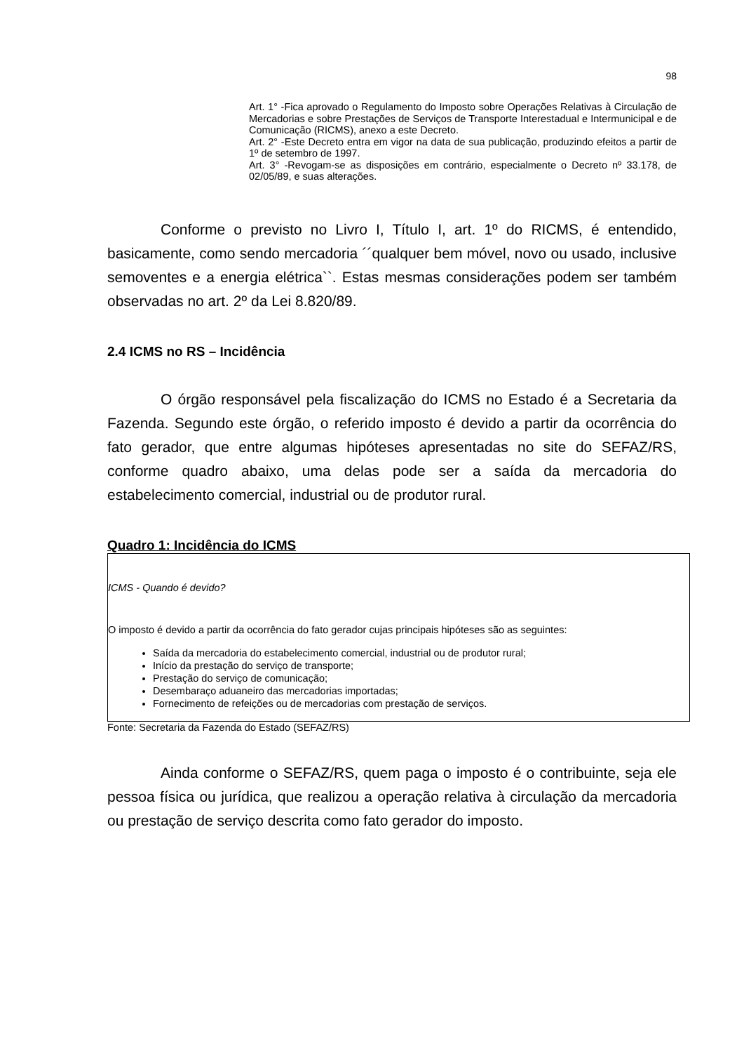98
Art. 1° -Fica aprovado o Regulamento do Imposto sobre Operações Relativas à Circulação de Mercadorias e sobre Prestações de Serviços de Transporte Interestadual e Intermunicipal e de Comunicação (RICMS), anexo a este Decreto.
Art. 2° -Este Decreto entra em vigor na data de sua publicação, produzindo efeitos a partir de 1º de setembro de 1997.
Art. 3° -Revogam-se as disposições em contrário, especialmente o Decreto nº 33.178, de 02/05/89, e suas alterações.
Conforme o previsto no Livro I, Título I, art. 1º do RICMS, é entendido, basicamente, como sendo mercadoria ´´qualquer bem móvel, novo ou usado, inclusive semoventes e a energia elétrica``. Estas mesmas considerações podem ser também observadas no art. 2º da Lei 8.820/89.
2.4 ICMS no RS – Incidência
O órgão responsável pela fiscalização do ICMS no Estado é a Secretaria da Fazenda. Segundo este órgão, o referido imposto é devido a partir da ocorrência do fato gerador, que entre algumas hipóteses apresentadas no site do SEFAZ/RS, conforme quadro abaixo, uma delas pode ser a saída da mercadoria do estabelecimento comercial, industrial ou de produtor rural.
Quadro 1: Incidência do ICMS
ICMS - Quando é devido?
O imposto é devido a partir da ocorrência do fato gerador cujas principais hipóteses são as seguintes:
Saída da mercadoria do estabelecimento comercial, industrial ou de produtor rural;
Início da prestação do serviço de transporte;
Prestação do serviço de comunicação;
Desembaraço aduaneiro das mercadorias importadas;
Fornecimento de refeições ou de mercadorias com prestação de serviços.
Fonte: Secretaria da Fazenda do Estado (SEFAZ/RS)
Ainda conforme o SEFAZ/RS, quem paga o imposto é o contribuinte, seja ele pessoa física ou jurídica, que realizou a operação relativa à circulação da mercadoria ou prestação de serviço descrita como fato gerador do imposto.